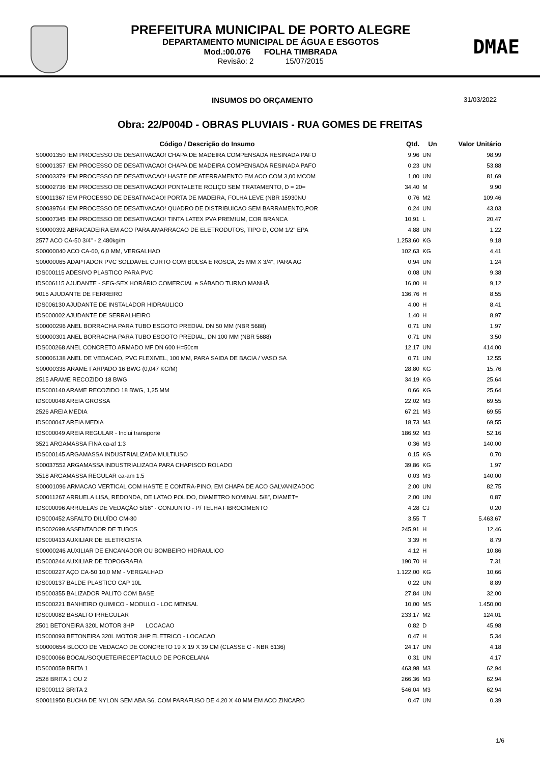PREFEITURA MUNICIPAL DE PORTO ALEGRE
DEPARTAMENTO MUNICIPAL DE ÁGUA E ESGOTOS
Mod.:00.076 FOLHA TIMBRADA
Revisão: 2 15/07/2015
DMAE
INSUMOS DO ORÇAMENTO
31/03/2022
Obra: 22/P004D - OBRAS PLUVIAIS - RUA GOMES DE FREITAS
| Código / Descrição do Insumo | Qtd. | Un | Valor Unitário |
| --- | --- | --- | --- |
| S00001350 !EM PROCESSO DE DESATIVACAO! CHAPA DE MADEIRA COMPENSADA RESINADA PAFO | 9,96 | UN | 98,99 |
| S00001357 !EM PROCESSO DE DESATIVACAO! CHAPA DE MADEIRA COMPENSADA RESINADA PAFO | 0,23 | UN | 53,88 |
| S00003379 !EM PROCESSO DE DESATIVACAO! HASTE DE ATERRAMENTO EM ACO COM 3,00 MCOM | 1,00 | UN | 81,69 |
| S00002736 !EM PROCESSO DE DESATIVACAO! PONTALETE ROLIÇO SEM TRATAMENTO, D = 20= | 34,40 | M | 9,90 |
| S00011367 !EM PROCESSO DE DESATIVACAO! PORTA DE MADEIRA, FOLHA LEVE (NBR 15930NU | 0,76 | M2 | 109,46 |
| S00039764 !EM PROCESSO DE DESATIVACAO! QUADRO DE DISTRIBUICAO SEM BARRAMENTO,POR | 0,24 | UN | 43,03 |
| S00007345 !EM PROCESSO DE DESATIVACAO! TINTA LATEX PVA PREMIUM, COR BRANCA | 10,91 | L | 20,47 |
| S00000392 ABRACADEIRA EM ACO PARA AMARRACAO DE ELETRODUTOS, TIPO D, COM 1/2" EPA | 4,88 | UN | 1,22 |
| 2577 ACO CA-50 3/4" - 2,480kg/m | 1.253,60 | KG | 9,18 |
| S00000040 ACO CA-60, 6,0 MM, VERGALHAO | 102,63 | KG | 4,41 |
| S00000065 ADAPTADOR PVC SOLDAVEL CURTO COM BOLSA E ROSCA, 25 MM X 3/4", PARA AG | 0,94 | UN | 1,24 |
| IDS000115 ADESIVO PLASTICO PARA PVC | 0,08 | UN | 9,38 |
| IDS006115 AJUDANTE - SEG-SEX HORÁRIO COMERCIAL e SÁBADO TURNO MANHÃ | 16,00 | H | 9,12 |
| 9015 AJUDANTE DE FERREIRO | 136,76 | H | 8,55 |
| IDS006130 AJUDANTE DE INSTALADOR HIDRAULICO | 4,00 | H | 8,41 |
| IDS000002 AJUDANTE DE SERRALHEIRO | 1,40 | H | 8,97 |
| S00000296 ANEL BORRACHA PARA TUBO ESGOTO PREDIAL DN 50 MM (NBR 5688) | 0,71 | UN | 1,97 |
| S00000301 ANEL BORRACHA PARA TUBO ESGOTO PREDIAL, DN 100 MM (NBR 5688) | 0,71 | UN | 3,50 |
| IDS000268 ANEL CONCRETO ARMADO MF DN 600 H=50cm | 12,17 | UN | 414,00 |
| S00006138 ANEL DE VEDACAO, PVC FLEXIVEL, 100 MM, PARA SAIDA DE BACIA / VASO SA | 0,71 | UN | 12,55 |
| S00000338 ARAME FARPADO 16 BWG (0,047 KG/M) | 28,80 | KG | 15,76 |
| 2515 ARAME RECOZIDO 18 BWG | 34,19 | KG | 25,64 |
| IDS000140 ARAME RECOZIDO 18 BWG, 1,25 MM | 0,66 | KG | 25,64 |
| IDS000048 AREIA GROSSA | 22,02 | M3 | 69,55 |
| 2526 AREIA MEDIA | 67,21 | M3 | 69,55 |
| IDS000047 AREIA MEDIA | 18,73 | M3 | 69,55 |
| IDS000049 AREIA REGULAR - Inclui transporte | 186,92 | M3 | 52,16 |
| 3521 ARGAMASSA FINA ca-af 1:3 | 0,36 | M3 | 140,00 |
| IDS000145 ARGAMASSA INDUSTRIALIZADA MULTIUSO | 0,15 | KG | 0,70 |
| S00037552 ARGAMASSA INDUSTRIALIZADA PARA CHAPISCO ROLADO | 39,86 | KG | 1,97 |
| 3518 ARGAMASSA REGULAR ca-am 1:5 | 0,03 | M3 | 140,00 |
| S00001096 ARMACAO VERTICAL COM HASTE E CONTRA-PINO, EM CHAPA DE ACO GALVANIZADOC | 2,00 | UN | 82,75 |
| S00011267 ARRUELA LISA, REDONDA, DE LATAO POLIDO, DIAMETRO NOMINAL 5/8", DIAMET= | 2,00 | UN | 0,87 |
| IDS000096 ARRUELAS DE VEDAÇÃO 5/16" - CONJUNTO - P/ TELHA FIBROCIMENTO | 4,28 | CJ | 0,20 |
| IDS000452 ASFALTO DILUÍDO CM-30 | 3,55 | T | 5.463,67 |
| IDS002699 ASSENTADOR DE TUBOS | 245,91 | H | 12,46 |
| IDS000413 AUXILIAR DE ELETRICISTA | 3,39 | H | 8,79 |
| S00000246 AUXILIAR DE ENCANADOR OU BOMBEIRO HIDRAULICO | 4,12 | H | 10,86 |
| IDS000244 AUXILIAR DE TOPOGRAFIA | 190,70 | H | 7,31 |
| IDS000227 AÇO CA-50 10,0 MM - VERGALHAO | 1.122,00 | KG | 10,66 |
| IDS000137 BALDE PLASTICO CAP 10L | 0,22 | UN | 8,89 |
| IDS000355 BALIZADOR PALITO COM BASE | 27,84 | UN | 32,00 |
| IDS000221 BANHEIRO QUIMICO - MODULO - LOC MENSAL | 10,00 | MS | 1.450,00 |
| IDS000082 BASALTO IRREGULAR | 233,17 | M2 | 124,01 |
| 2501 BETONEIRA 320L MOTOR 3HP LOCACAO | 0,82 | D | 45,98 |
| IDS000093 BETONEIRA 320L MOTOR 3HP ELETRICO - LOCACAO | 0,47 | H | 5,34 |
| S00000654 BLOCO DE VEDACAO DE CONCRETO 19 X 19 X 39 CM (CLASSE C - NBR 6136) | 24,17 | UN | 4,18 |
| IDS000066 BOCAL/SOQUETE/RECEPTACULO DE PORCELANA | 0,31 | UN | 4,17 |
| IDS000059 BRITA 1 | 463,98 | M3 | 62,94 |
| 2528 BRITA 1 OU 2 | 266,36 | M3 | 62,94 |
| IDS000112 BRITA 2 | 546,04 | M3 | 62,94 |
| S00011950 BUCHA DE NYLON SEM ABA S6, COM PARAFUSO DE 4,20 X 40 MM EM ACO ZINCARO | 0,47 | UN | 0,39 |
1/6